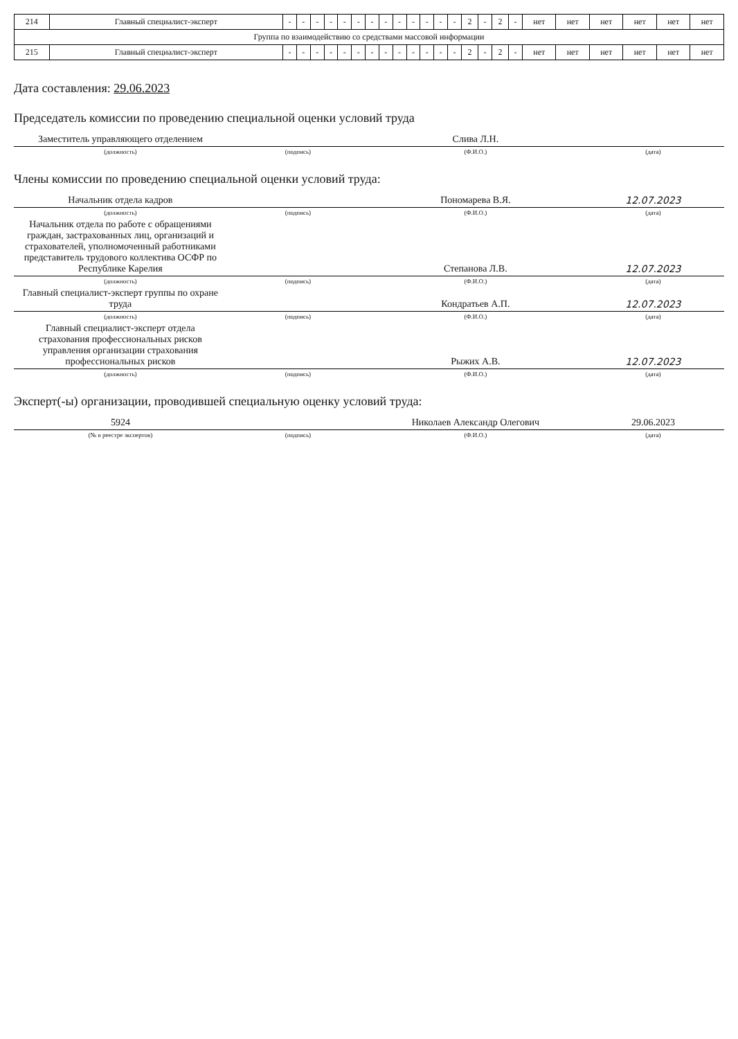| 214 | Главный специалист-эксперт | - | - | - | - | - | - | - | - | - | - | - | - | - | 2 | - | 2 | - | нет | нет | нет | нет | нет | нет |
| Группа по взаимодействию со средствами массовой информации | | | | | | | | | | | | | | | | | | | | | | | | |
| 215 | Главный специалист-эксперт | - | - | - | - | - | - | - | - | - | - | - | - | - | 2 | - | 2 | - | нет | нет | нет | нет | нет | нет |
Дата составления: 29.06.2023
Председатель комиссии по проведению специальной оценки условий труда
| Заместитель управляющего отделением | | Слива Л.Н. | |
| (должность) | (подпись) | (Ф.И.О.) | (дата) |
Члены комиссии по проведению специальной оценки условий труда:
| Начальник отдела кадров | | Пономарева В.Я. | 12.07.2023 |
| (должность) | (подпись) | (Ф.И.О.) | (дата) |
| Начальник отдела по работе с обращениями граждан, застрахованных лиц, организаций и страхователей, уполномоченный работниками представитель трудового коллектива ОСФР по Республике Карелия | | Степанова Л.В. | 12.07.2023 |
| (должность) | (подпись) | (Ф.И.О.) | (дата) |
| Главный специалист-эксперт группы по охране труда | | Кондратьев А.П. | 12.07.2023 |
| (должность) | (подпись) | (Ф.И.О.) | (дата) |
| Главный специалист-эксперт отдела страхования профессиональных рисков управления организации страхования профессиональных рисков | | Рыжих А.В. | 12.07.2023 |
| (должность) | (подпись) | (Ф.И.О.) | (дата) |
Эксперт(-ы) организации, проводившей специальную оценку условий труда:
| 5924 | | Николаев Александр Олегович | 29.06.2023 |
| (№ в реестре экспертов) | (подпись) | (Ф.И.О.) | (дата) |